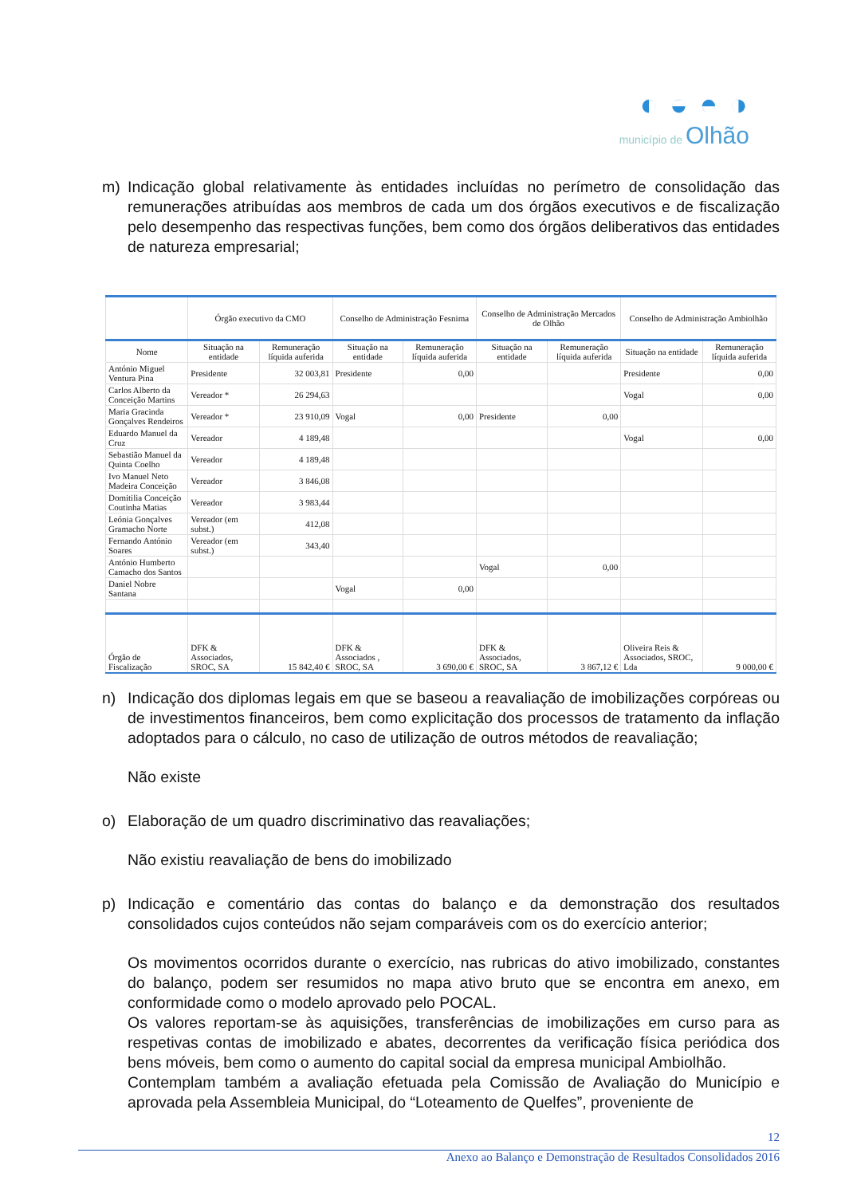◐ ◒ ◓ ◑
município de Olhão
m) Indicação global relativamente às entidades incluídas no perímetro de consolidação das remunerações atribuídas aos membros de cada um dos órgãos executivos e de fiscalização pelo desempenho das respectivas funções, bem como dos órgãos deliberativos das entidades de natureza empresarial;
| | Órgão executivo da CMO | | Conselho de Administração Fesnima | | Conselho de Administração Mercados de Olhão | | Conselho de Administração Ambiolhão | |
| --- | --- | --- | --- | --- | --- | --- | --- | --- |
| Nome | Situação na entidade | Remuneração líquida auferida | Situação na entidade | Remuneração líquida auferida | Situação na entidade | Remuneração líquida auferida | Situação na entidade | Remuneração líquida auferida |
| António Miguel Ventura Pina | Presidente | 32 003,81 | Presidente | 0,00 | | | Presidente | 0,00 |
| Carlos Alberto da Conceição Martins | Vereador * | 26 294,63 | | | | | Vogal | 0,00 |
| Maria Gracinda Gonçalves Rendeiros | Vereador * | 23 910,09 | Vogal | 0,00 | Presidente | 0,00 | | |
| Eduardo Manuel da Cruz | Vereador | 4 189,48 | | | | | Vogal | 0,00 |
| Sebastião Manuel da Quinta Coelho | Vereador | 4 189,48 | | | | | | |
| Ivo Manuel Neto Madeira Conceição | Vereador | 3 846,08 | | | | | | |
| Domitilia Conceição Coutinha Matias | Vereador | 3 983,44 | | | | | | |
| Leónia Gonçalves Gramacho Norte | Vereador (em subst.) | 412,08 | | | | | | |
| Fernando António Soares | Vereador (em subst.) | 343,40 | | | | | | |
| António Humberto Camacho dos Santos | | | | | Vogal | 0,00 | | |
| Daniel Nobre Santana | | | Vogal | 0,00 | | | | |
| Órgão de Fiscalização | DFK & Associados, SROC, SA | 15 842,40 € | DFK & Associados , SROC, SA | 3 690,00 € | DFK & Associados, SROC, SA | 3 867,12 € | Oliveira Reis & Associados, SROC, Lda | 9 000,00 € |
n) Indicação dos diplomas legais em que se baseou a reavaliação de imobilizações corpóreas ou de investimentos financeiros, bem como explicitação dos processos de tratamento da inflação adoptados para o cálculo, no caso de utilização de outros métodos de reavaliação;
Não existe
o) Elaboração de um quadro discriminativo das reavaliações;
Não existiu reavaliação de bens do imobilizado
p) Indicação e comentário das contas do balanço e da demonstração dos resultados consolidados cujos conteúdos não sejam comparáveis com os do exercício anterior;
Os movimentos ocorridos durante o exercício, nas rubricas do ativo imobilizado, constantes do balanço, podem ser resumidos no mapa ativo bruto que se encontra em anexo, em conformidade como o modelo aprovado pelo POCAL.
Os valores reportam-se às aquisições, transferências de imobilizações em curso para as respetivas contas de imobilizado e abates, decorrentes da verificação física periódica dos bens móveis, bem como o aumento do capital social da empresa municipal Ambiolhão.
Contemplam também a avaliação efetuada pela Comissão de Avaliação do Município e aprovada pela Assembleia Municipal, do “Loteamento de Quelfes”, proveniente de
12
Anexo ao Balanço e Demonstração de Resultados Consolidados 2016